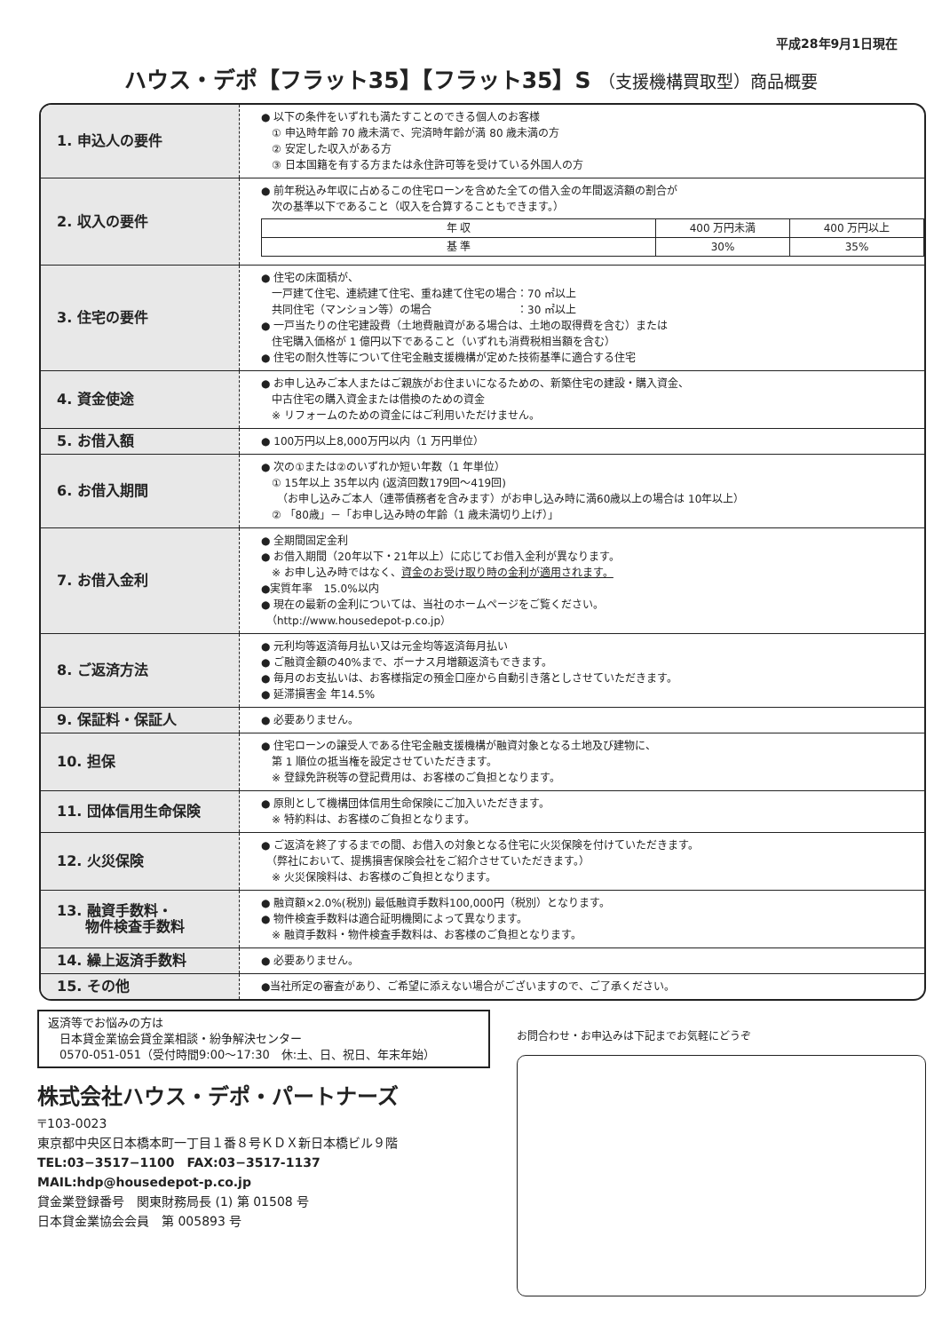平成28年9月1日現在
ハウス・デポ【フラット35】【フラット35】S （支援機構買取型）商品概要
| 1. 申込人の要件 | ● 以下の条件をいずれも満たすことのできる個人のお客様 ① 申込時年齢 70 歳未満で、完済時年齢が満 80 歳未満の方 ② 安定した収入がある方 ③ 日本国籍を有する方または永住許可等を受けている外国人の方 |
| 2. 収入の要件 | ● 前年税込み年収に占めるこの住宅ローンを含めた全ての借入金の年間返済額の割合が 次の基準以下であること（収入を合算することもできます。） / 年 収 / 400 万円未満 / 400 万円以上 / / 基 準 / 30% / 35% / |
| 3. 住宅の要件 | ● 住宅の床面積が、 一戸建て住宅、連続建て住宅、重ね建て住宅の場合：70 ㎡以上 共同住宅（マンション等）の場合 ：30 ㎡以上 ● 一戸当たりの住宅建設費（土地費融資がある場合は、土地の取得費を含む）または 住宅購入価格が 1 億円以下であること（いずれも消費税相当額を含む） ● 住宅の耐久性等について住宅金融支援機構が定めた技術基準に適合する住宅 |
| 4. 資金使途 | ● お申し込みご本人またはご親族がお住まいになるための、新築住宅の建設・購入資金、 中古住宅の購入資金または借換のための資金 ※ リフォームのための資金にはご利用いただけません。 |
| 5. お借入額 | ● 100万円以上8,000万円以内（1 万円単位） |
| 6. お借入期間 | ● 次の①または②のいずれか短い年数（1 年単位） ① 15年以上 35年以内 (返済回数179回～419回) （お申し込みご本人（連帯債務者を含みます）がお申し込み時に満60歳以上の場合は 10年以上） ② 「80歳」－「お申し込み時の年齢（1 歳未満切り上げ）」 |
| 7. お借入金利 | ● 全期間固定金利 ● お借入期間（20年以下・21年以上）に応じてお借入金利が異なります。 ※ お申し込み時ではなく、 資金のお受け取り時の金利が適用されます。 ●実質年率 15.0%以内 ● 現在の最新の金利については、当社のホームページをご覧ください。 （http://www.housedepot-p.co.jp） |
| 8. ご返済方法 | ● 元利均等返済毎月払い又は元金均等返済毎月払い ● ご融資金額の40%まで、ボーナス月増額返済もできます。 ● 毎月のお支払いは、お客様指定の預金口座から自動引き落としさせていただきます。 ● 延滞損害金 年14.5% |
| 9. 保証料・保証人 | ● 必要ありません。 |
| 10. 担保 | ● 住宅ローンの譲受人である住宅金融支援機構が融資対象となる土地及び建物に、 第 1 順位の抵当権を設定させていただきます。 ※ 登録免許税等の登記費用は、お客様のご負担となります。 |
| 11. 団体信用生命保険 | ● 原則として機構団体信用生命保険にご加入いただきます。 ※ 特約料は、お客様のご負担となります。 |
| 12. 火災保険 | ● ご返済を終了するまでの間、お借入の対象となる住宅に火災保険を付けていただきます。 （弊社において、提携損害保険会社をご紹介させていただきます。） ※ 火災保険料は、お客様のご負担となります。 |
| 13. 融資手数料・ 物件検査手数料 | ● 融資額×2.0%(税別) 最低融資手数料100,000円（税別）となります。 ● 物件検査手数料は適合証明機関によって異なります。 ※ 融資手数料・物件検査手数料は、お客様のご負担となります。 |
| 14. 繰上返済手数料 | ● 必要ありません。 |
| 15. その他 | ●当社所定の審査があり、ご希望に添えない場合がございますので、ご了承ください。 |
返済等でお悩みの方は
　日本貸金業協会貸金業相談・紛争解決センター
　0570-051-051（受付時間9:00～17:30　休:土、日、祝日、年末年始）
株式会社ハウス・デポ・パートナーズ
〒103-0023
東京都中央区日本橋本町一丁目１番８号ＫＤＸ新日本橋ビル９階
TEL:03−3517−1100　FAX:03−3517-1137
MAIL:hdp@housedepot-p.co.jp
貸金業登録番号　関東財務局長 (1) 第 01508 号
日本貸金業協会会員　第 005893 号
お問合わせ・お申込みは下記までお気軽にどうぞ